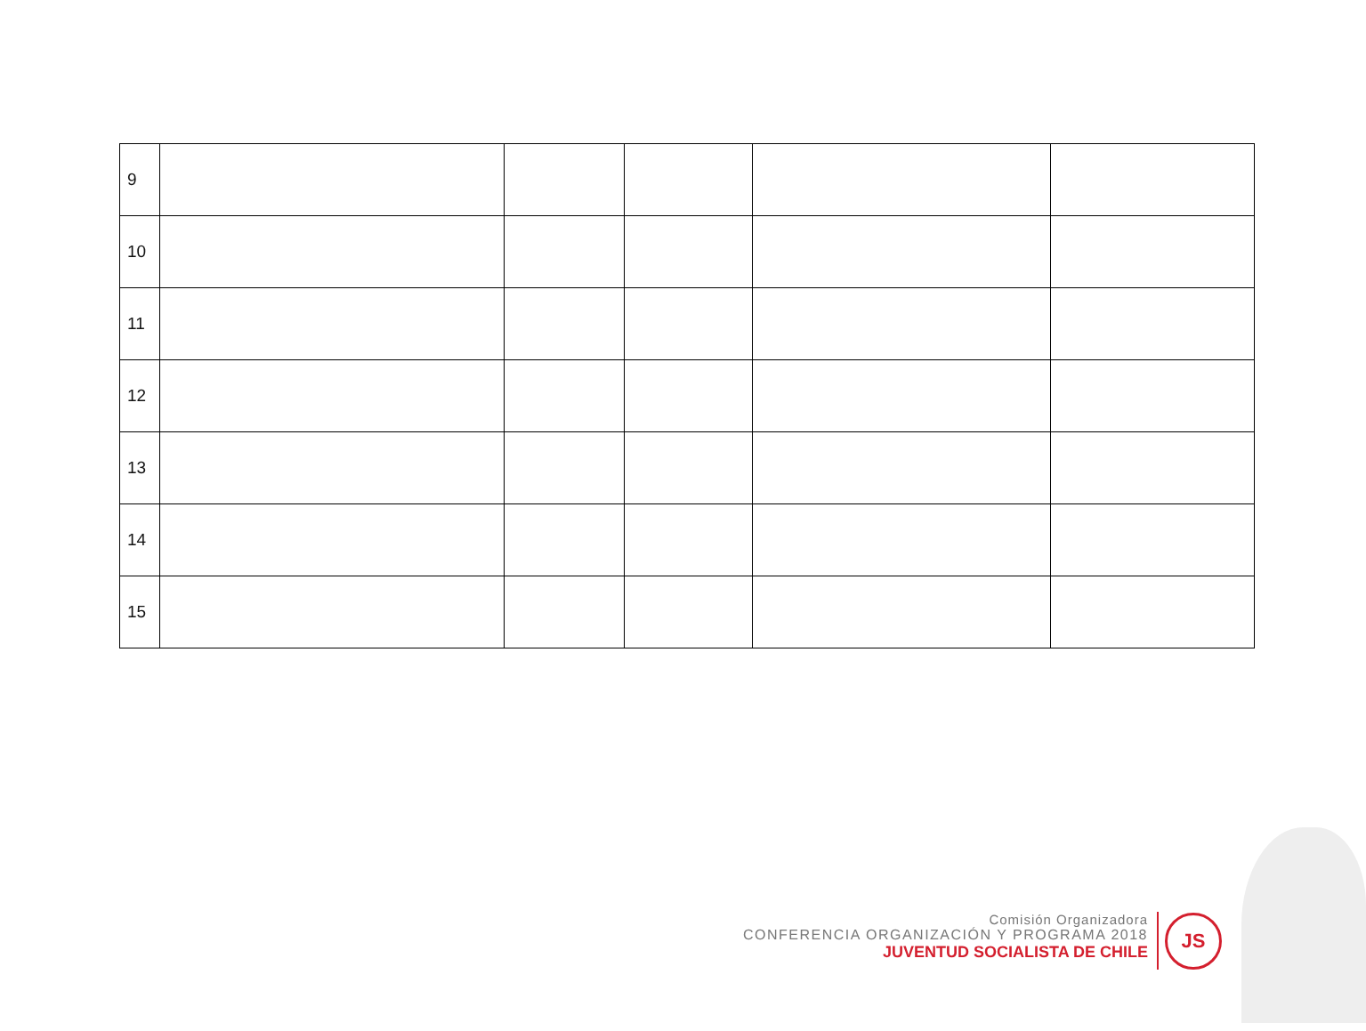| 9 | | | | | |
| 10 | | | | | |
| 11 | | | | | |
| 12 | | | | | |
| 13 | | | | | |
| 14 | | | | | |
| 15 | | | | | |
Comisión Organizadora
CONFERENCIA ORGANIZACIÓN Y PROGRAMA 2018
JUVENTUD SOCIALISTA DE CHILE
JS